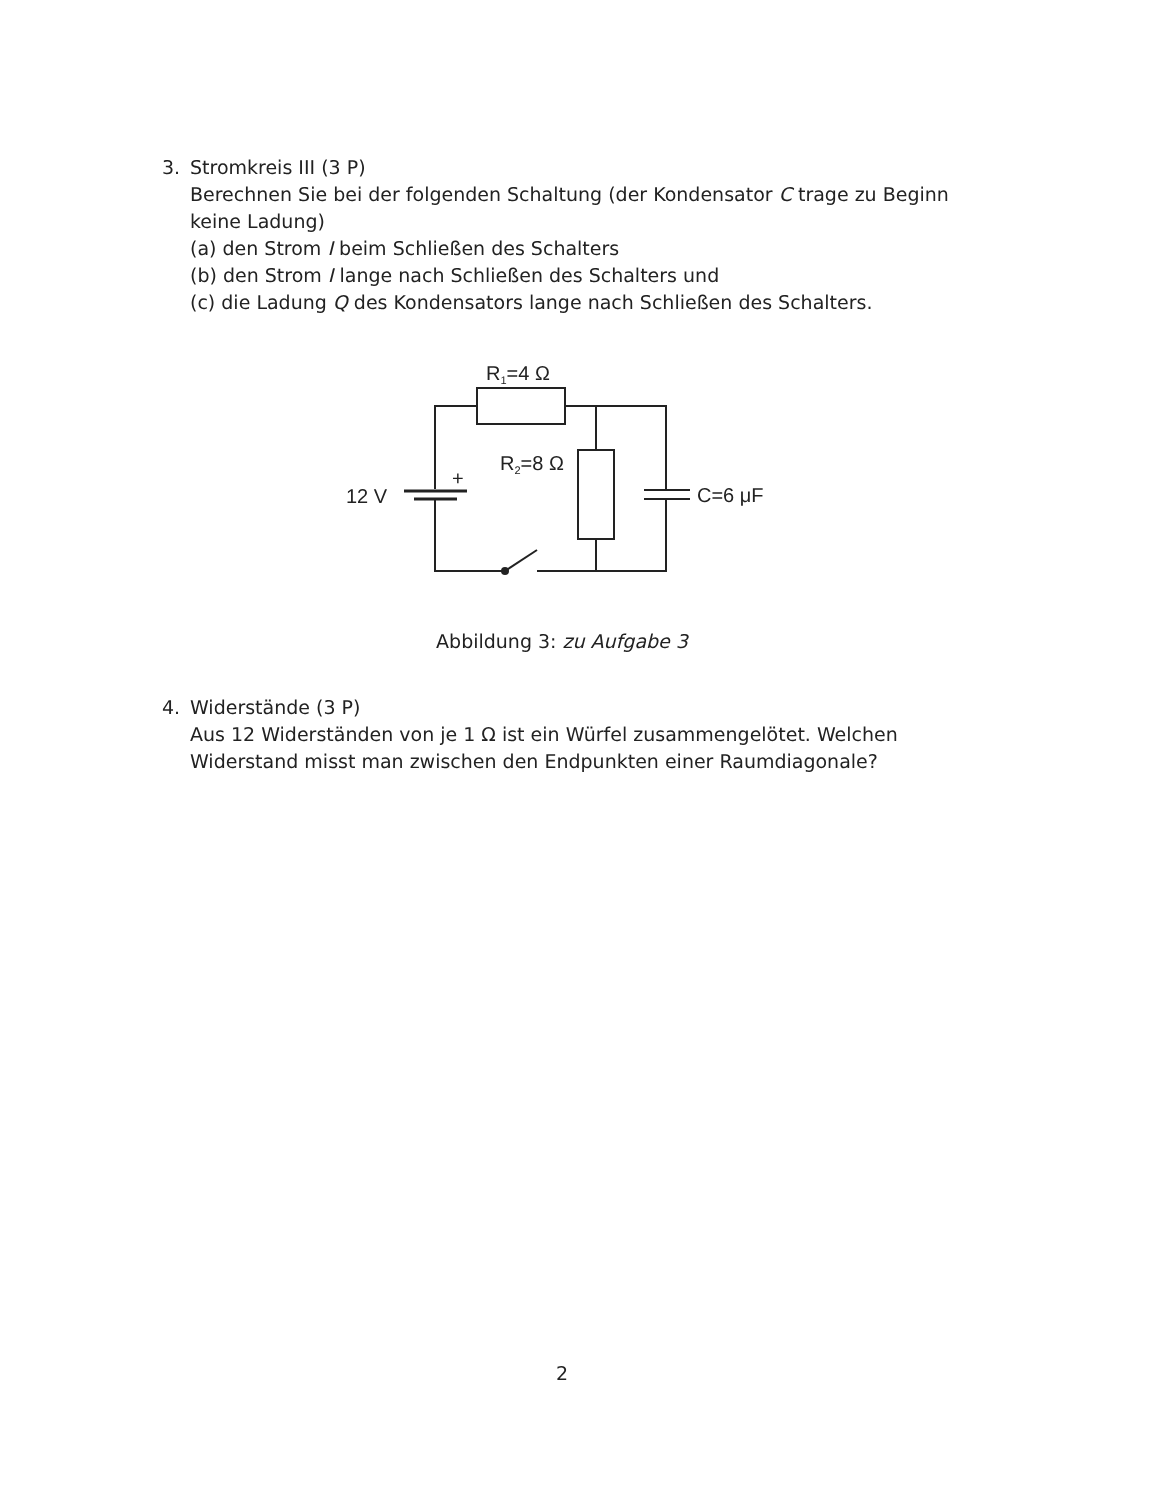3. Stromkreis III (3 P)
Berechnen Sie bei der folgenden Schaltung (der Kondensator C trage zu Beginn keine Ladung)
(a) den Strom I beim Schließen des Schalters
(b) den Strom I lange nach Schließen des Schalters und
(c) die Ladung Q des Kondensators lange nach Schließen des Schalters.
R1=4 Ω
R2=8 Ω
+
12 V
C=6 μF
Abbildung 3: zu Aufgabe 3
4. Widerstände (3 P)
Aus 12 Widerständen von je 1 Ω ist ein Würfel zusammengelötet. Welchen Widerstand misst man zwischen den Endpunkten einer Raumdiagonale?
2